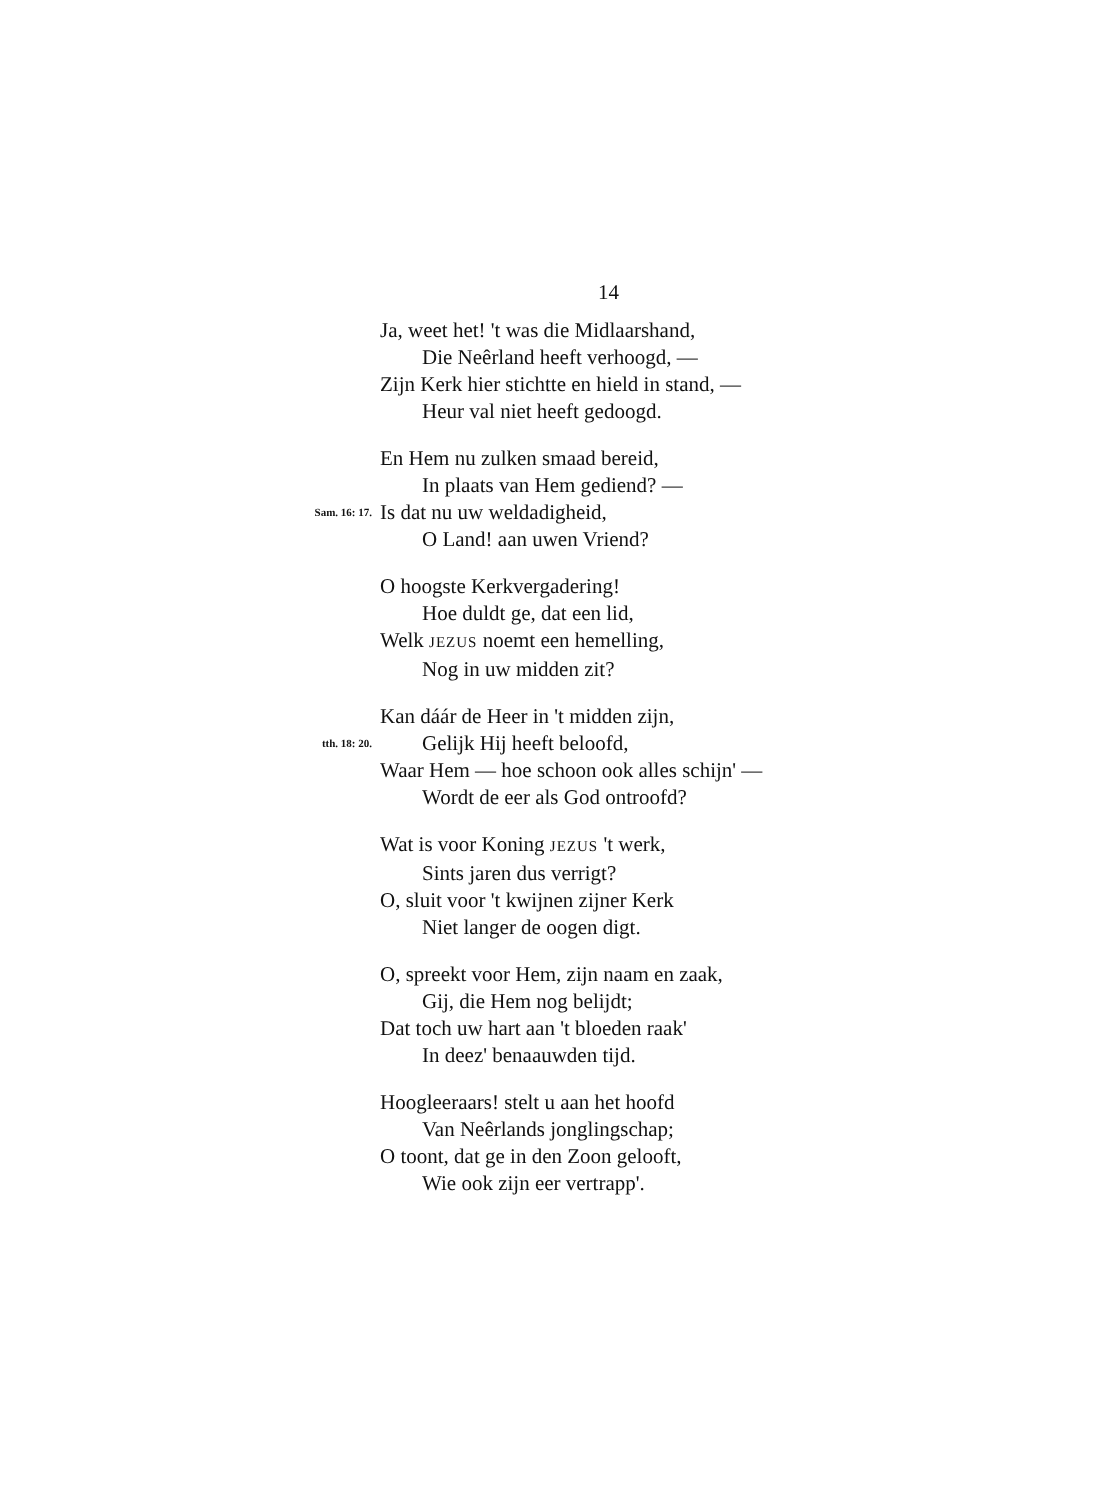14
Ja, weet het! 't was die Midlaarshand,
Die Neêrland heeft verhoogd, —
Zijn Kerk hier stichtte en hield in stand, —
Heur val niet heeft gedoogd.
En Hem nu zulken smaad bereid,
In plaats van Hem gediend? —
Sam. 16: 17. Is dat nu uw weldadigheid,
O Land! aan uwen Vriend?
O hoogste Kerkvergadering!
Hoe duldt ge, dat een lid,
Welk JEZUS noemt een hemelling,
Nog in uw midden zit?
Kan dáár de Heer in 't midden zijn,
tth. 18: 20. Gelijk Hij heeft beloofd,
Waar Hem — hoe schoon ook alles schijn' —
Wordt de eer als God ontroofd?
Wat is voor Koning JEZUS 't werk,
Sints jaren dus verrigt?
O, sluit voor 't kwijnen zijner Kerk
Niet langer de oogen digt.
O, spreekt voor Hem, zijn naam en zaak,
Gij, die Hem nog belijdt;
Dat toch uw hart aan 't bloeden raak'
In deez' benaauwden tijd.
Hoogleeraars! stelt u aan het hoofd
Van Neêrlands jonglingschap;
O toont, dat ge in den Zoon gelooft,
Wie ook zijn eer vertrapp'.